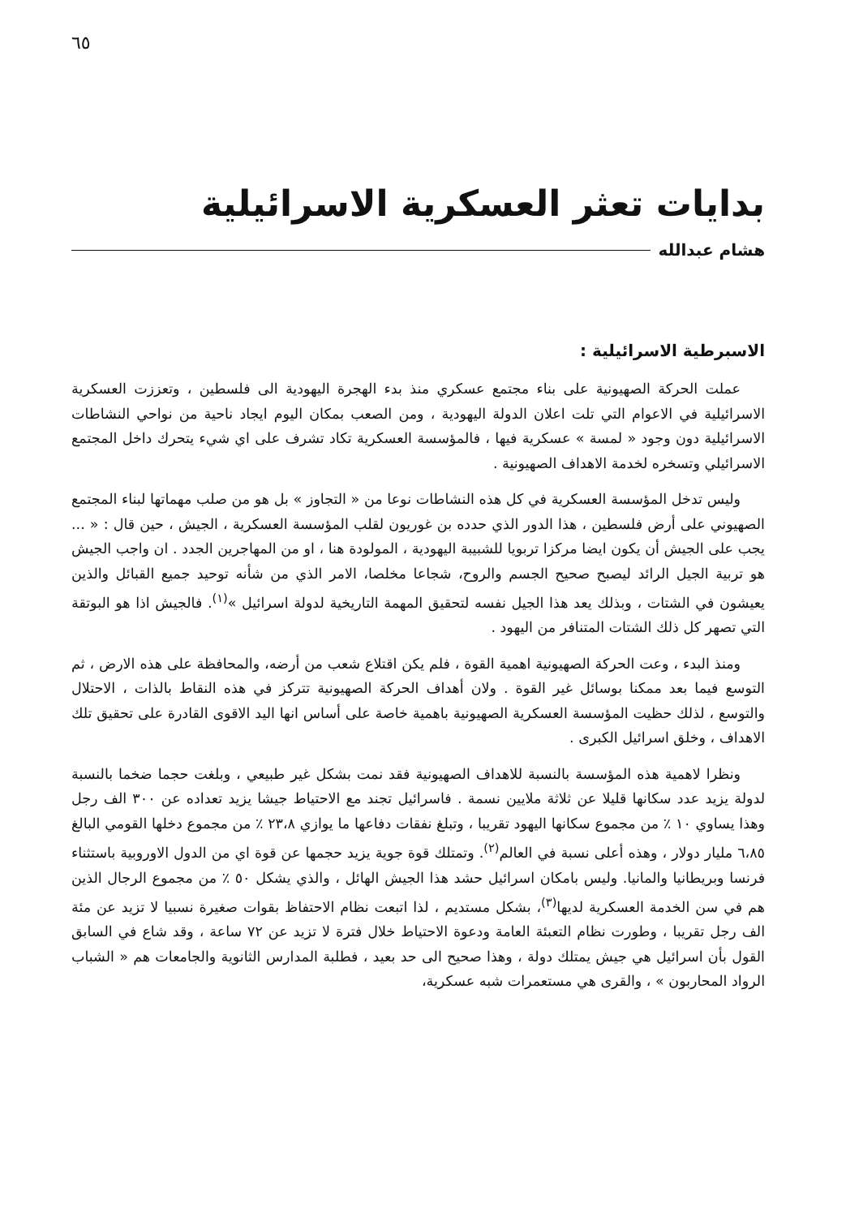٦٥
بدايات تعثر العسكرية الاسرائيلية
هشام عبدالله
الاسبرطية الاسرائيلية :
عملت الحركة الصهيونية على بناء مجتمع عسكري منذ بدء الهجرة اليهودية الى فلسطين ، وتعززت العسكرية الاسرائيلية في الاعوام التي تلت اعلان الدولة اليهودية ، ومن الصعب بمكان اليوم ايجاد ناحية من نواحي النشاطات الاسرائيلية دون وجود « لمسة » عسكرية فيها ، فالمؤسسة العسكرية تكاد تشرف على اي شيء يتحرك داخل المجتمع الاسرائيلي وتسخره لخدمة الاهداف الصهيونية .
وليس تدخل المؤسسة العسكرية في كل هذه النشاطات نوعا من « التجاوز » بل هو من صلب مهماتها لبناء المجتمع الصهيوني على أرض فلسطين ، هذا الدور الذي حدده بن غوريون لقلب المؤسسة العسكرية ، الجيش ، حين قال : « ... يجب على الجيش أن يكون ايضا مركزا تربويا للشبيبة اليهودية ، المولودة هنا ، او من المهاجرين الجدد . ان واجب الجيش هو تربية الجيل الرائد ليصبح صحيح الجسم والروح، شجاعا مخلصا، الامر الذي من شأنه توحيد جميع القبائل والذين يعيشون في الشتات ، وبذلك يعد هذا الجيل نفسه لتحقيق المهمة التاريخية لدولة اسرائيل »<sup>(١)</sup>. فالجيش اذا هو البوتقة التي تصهر كل ذلك الشتات المتنافر من اليهود .
ومنذ البدء ، وعت الحركة الصهيونية اهمية القوة ، فلم يكن اقتلاع شعب من أرضه، والمحافظة على هذه الارض ، ثم التوسع فيما بعد ممكنا بوسائل غير القوة . ولان أهداف الحركة الصهيونية تتركز في هذه النقاط بالذات ، الاحتلال والتوسع ، لذلك حظيت المؤسسة العسكرية الصهيونية باهمية خاصة على أساس انها اليد الاقوى القادرة على تحقيق تلك الاهداف ، وخلق اسرائيل الكبرى .
ونظرا لاهمية هذه المؤسسة بالنسبة للاهداف الصهيونية فقد نمت بشكل غير طبيعي ، وبلغت حجما ضخما بالنسبة لدولة يزيد عدد سكانها قليلا عن ثلاثة ملايين نسمة . فاسرائيل تجند مع الاحتياط جيشا يزيد تعداده عن ٣٠٠ الف رجل وهذا يساوي ١٠ ٪ من مجموع سكانها اليهود تقريبا ، وتبلغ نفقات دفاعها ما يوازي ٢٣،٨ ٪ من مجموع دخلها القومي البالغ ٦،٨٥ مليار دولار ، وهذه أعلى نسبة في العالم<sup>(٢)</sup>. وتمتلك قوة جوية يزيد حجمها عن قوة اي من الدول الاوروبية باستثناء فرنسا وبريطانيا والمانيا. وليس بامكان اسرائيل حشد هذا الجيش الهائل ، والذي يشكل ٥٠ ٪ من مجموع الرجال الذين هم في سن الخدمة العسكرية لديها<sup>(٣)</sup>، بشكل مستديم ، لذا اتبعت نظام الاحتفاظ بقوات صغيرة نسبيا لا تزيد عن مئة الف رجل تقريبا ، وطورت نظام التعبئة العامة ودعوة الاحتياط خلال فترة لا تزيد عن ٧٢ ساعة ، وقد شاع في السابق القول بأن اسرائيل هي جيش يمتلك دولة ، وهذا صحيح الى حد بعيد ، فطلبة المدارس الثانوية والجامعات هم « الشباب الرواد المحاربون » ، والقرى هي مستعمرات شبه عسكرية،